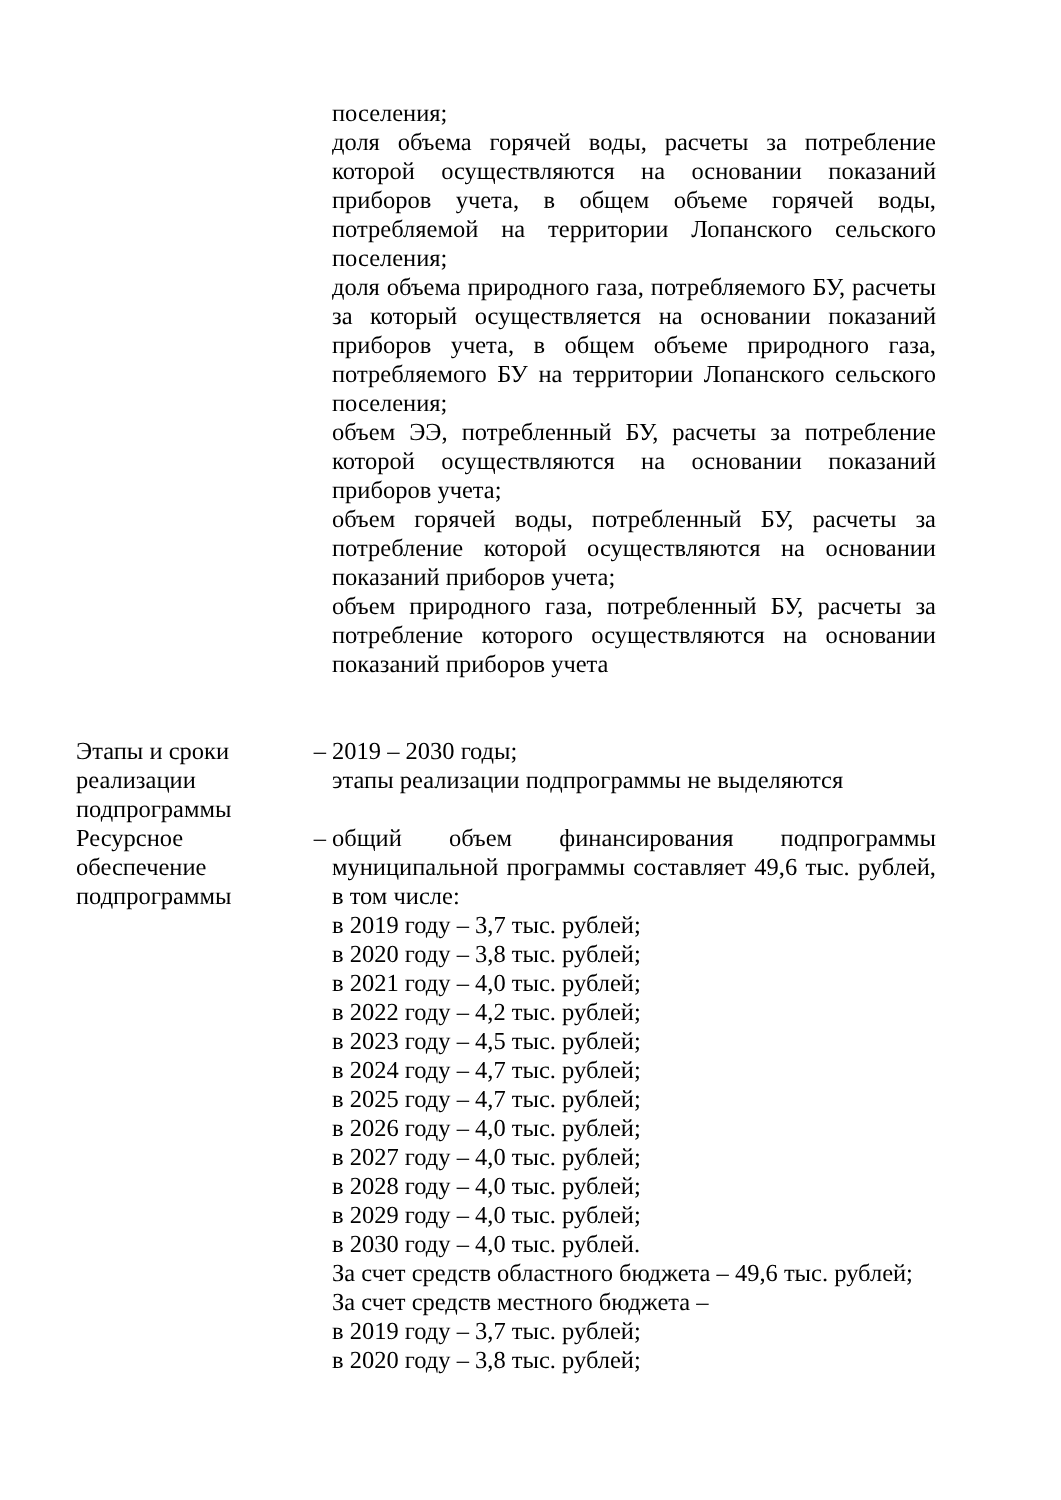| | | поселения; доля объема горячей воды, расчеты за потребление которой осуществляются на основании показаний приборов учета, в общем объеме горячей воды, потребляемой на территории Лопанского сельского поселения; доля объема природного газа, потребляемого БУ, расчеты за который осуществляется на основании показаний приборов учета, в общем объеме природного газа, потребляемого БУ на территории Лопанского сельского поселения; объем ЭЭ, потребленный БУ, расчеты за потребление которой осуществляются на основании показаний приборов учета; объем горячей воды, потребленный БУ, расчеты за потребление которой осуществляются на основании показаний приборов учета; объем природного газа, потребленный БУ, расчеты за потребление которого осуществляются на основании показаний приборов учета |
| Этапы и сроки реализации подпрограммы | – | 2019 – 2030 годы; этапы реализации подпрограммы не выделяются |
| Ресурсное обеспечение подпрограммы | – | общий объем финансирования подпрограммы муниципальной программы составляет 49,6 тыс. рублей, в том числе: в 2019 году – 3,7 тыс. рублей; в 2020 году – 3,8 тыс. рублей; в 2021 году – 4,0 тыс. рублей; в 2022 году – 4,2 тыс. рублей; в 2023 году – 4,5 тыс. рублей; в 2024 году – 4,7 тыс. рублей; в 2025 году – 4,7 тыс. рублей; в 2026 году – 4,0 тыс. рублей; в 2027 году – 4,0 тыс. рублей; в 2028 году – 4,0 тыс. рублей; в 2029 году – 4,0 тыс. рублей; в 2030 году – 4,0 тыс. рублей. За счет средств областного бюджета – 49,6 тыс. рублей; За счет средств местного бюджета – в 2019 году – 3,7 тыс. рублей; в 2020 году – 3,8 тыс. рублей; |